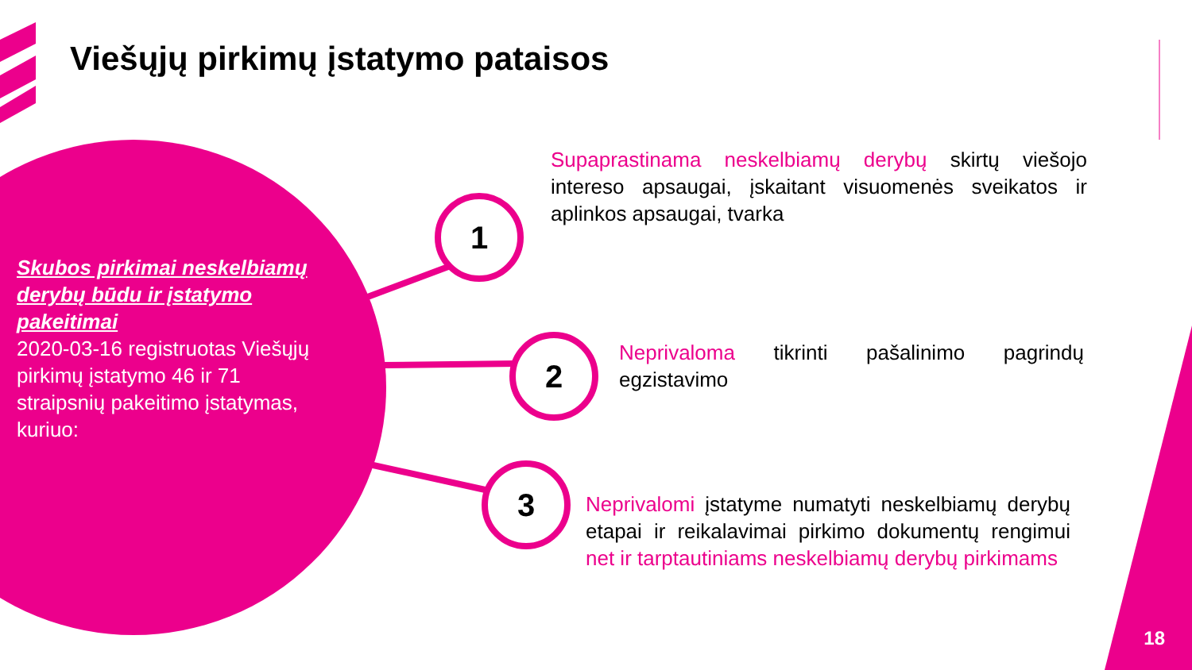Viešųjų pirkimų įstatymo pataisos
Skubos pirkimai neskelbiamų derybų būdu ir įstatymo pakeitimai
2020-03-16 registruotas Viešųjų pirkimų įstatymo 46 ir 71 straipsnių pakeitimo įstatymas, kuriuo:
1
2
3
Supaprastinama neskelbiamų derybų skirtų viešojo intereso apsaugai, įskaitant visuomenės sveikatos ir aplinkos apsaugai, tvarka
Neprivaloma tikrinti pašalinimo pagrindų egzistavimo
Neprivalomi įstatyme numatyti neskelbiamų derybų etapai ir reikalavimai pirkimo dokumentų rengimui net ir tarptautiniams neskelbiamų derybų pirkimams
18